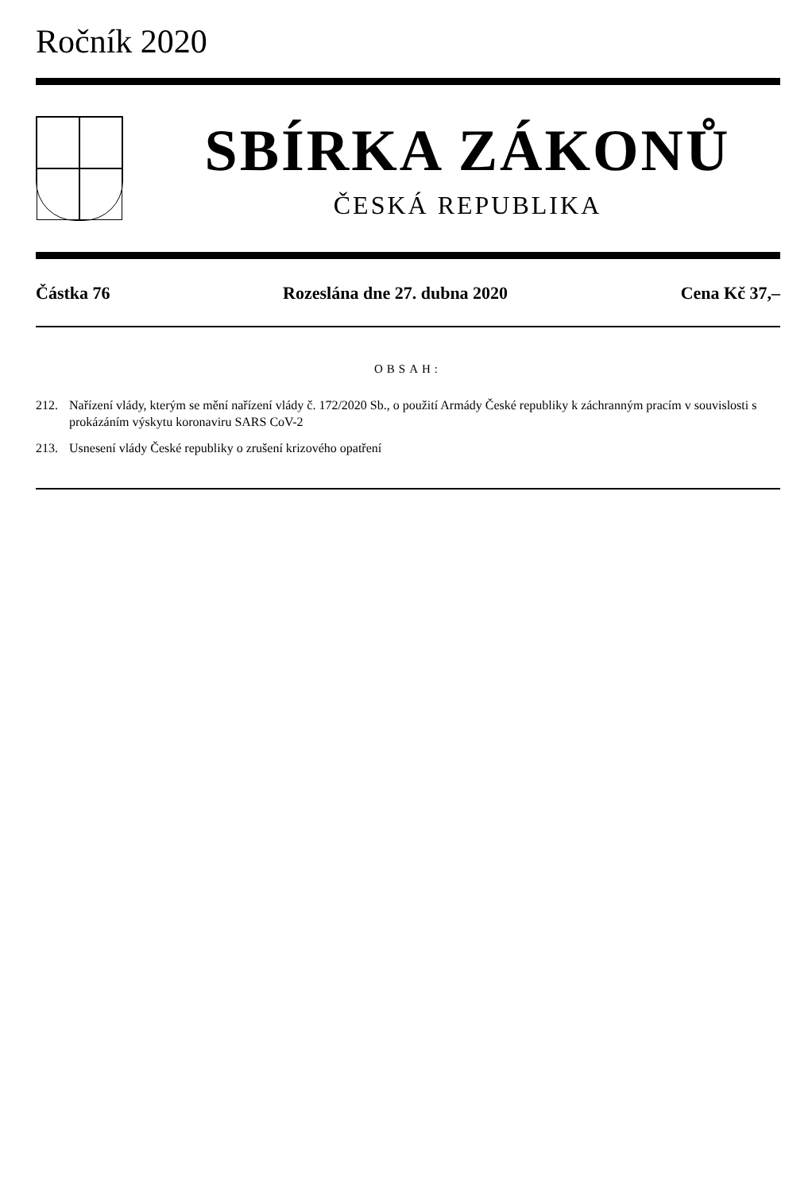Ročník 2020
SBÍRKA ZÁKONŮ
ČESKÁ REPUBLIKA
Částka 76 Rozeslána dne 27. dubna 2020 Cena Kč 37,–
OBSAH:
212. Nařízení vlády, kterým se mění nařízení vlády č. 172/2020 Sb., o použití Armády České republiky k záchranným pracím v souvislosti s prokázáním výskytu koronaviru SARS CoV-2
213. Usnesení vlády České republiky o zrušení krizového opatření